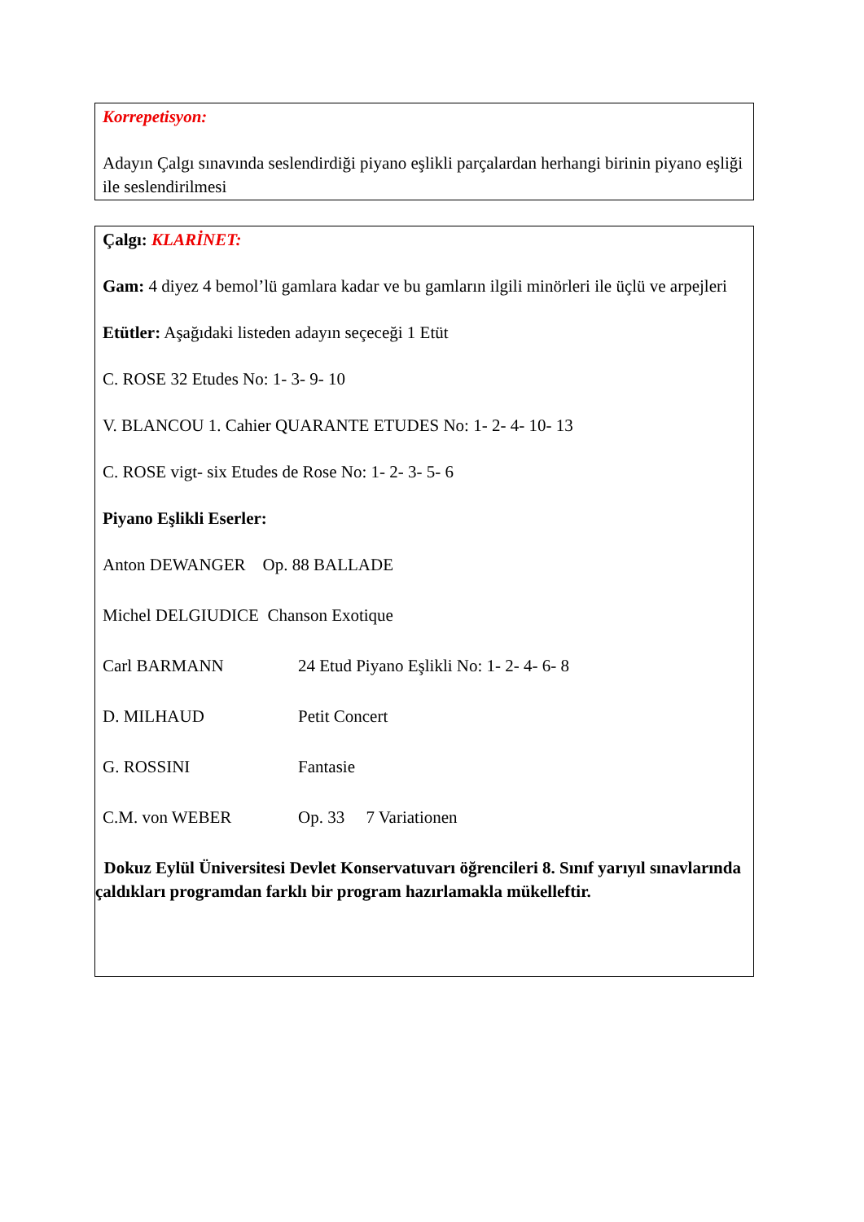Korrepetisyon:
Adayın Çalgı sınavında seslendirdiği piyano eşlikli parçalardan herhangi birinin piyano eşliği ile seslendirilmesi
Çalgı: KLARİNET:
Gam: 4 diyez 4 bemol’lü gamlara kadar ve bu gamların ilgili minörleri ile üçlü ve arpejleri
Etütler: Aşağıdaki listeden adayın seçeceği 1 Etüt
C. ROSE 32 Etudes No: 1- 3- 9- 10
V. BLANCOU 1. Cahier QUARANTE ETUDES No: 1- 2- 4- 10- 13
C. ROSE vigt- six Etudes de Rose No: 1- 2- 3- 5- 6
Piyano Eşlikli Eserler:
Anton DEWANGER Op. 88 BALLADE
Michel DELGIUDICE Chanson Exotique
Carl BARMANN 24 Etud Piyano Eşlikli No: 1- 2- 4- 6- 8
D. MILHAUD Petit Concert
G. ROSSINI Fantasie
C.M. von WEBER Op. 33 7 Variationen
Dokuz Eylül Üniversitesi Devlet Konservatuvarı öğrencileri 8. Sınıf yarıyıl sınavlarında çaldıkları programdan farklı bir program hazırlamakla mükelleftir.